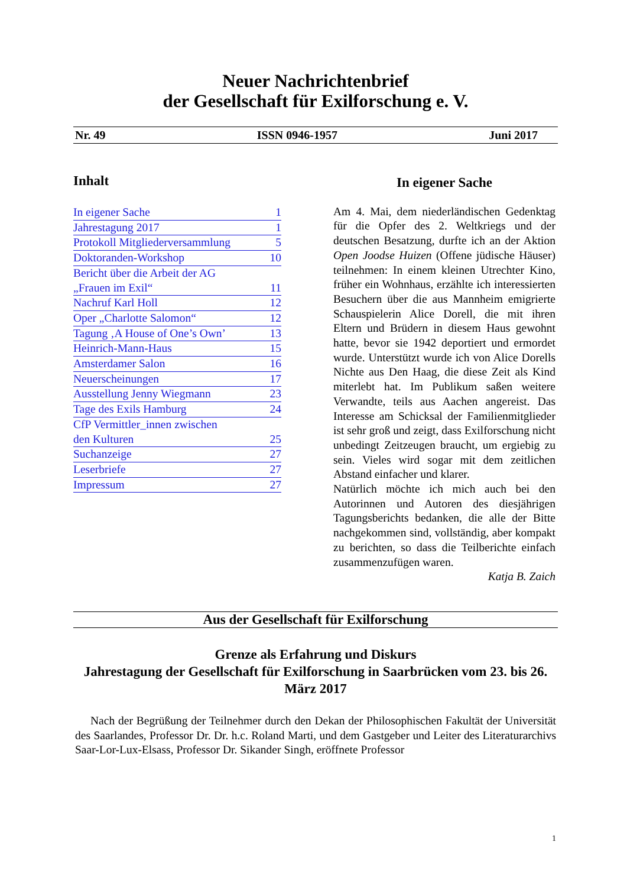Neuer Nachrichtenbrief
der Gesellschaft für Exilforschung e. V.
Nr. 49 ISSN 0946-1957 Juni 2017
Inhalt
In eigener Sache 1
Jahrestagung 2017 1
Protokoll Mitgliederversammlung 5
Doktoranden-Workshop 10
Bericht über die Arbeit der AG
„Frauen im Exil“11
Nachruf Karl Holl 12
Oper „Charlotte Salomon“12
Tagung ‚A House of One’s Own’ 13
Heinrich-Mann-Haus 15
Amsterdamer Salon 16
Neuerscheinungen 17
Ausstellung Jenny Wiegmann 23
Tage des Exils Hamburg 24
CfP Vermittler_innen zwischen
den Kulturen 25
Suchanzeige 27
Leserbriefe 27
Impressum 27
In eigener Sache
Am 4. Mai, dem niederländischen Gedenktag für die Opfer des 2. Weltkriegs und der deutschen Besatzung, durfte ich an der Aktion Open Joodse Huizen (Offene jüdische Häuser) teilnehmen: In einem kleinen Utrechter Kino, früher ein Wohnhaus, erzählte ich interessierten Besuchern über die aus Mannheim emigrierte Schauspielerin Alice Dorell, die mit ihren Eltern und Brüdern in diesem Haus gewohnt hatte, bevor sie 1942 deportiert und ermordet wurde. Unterstützt wurde ich von Alice Dorells Nichte aus Den Haag, die diese Zeit als Kind miterlebt hat. Im Publikum saßen weitere Verwandte, teils aus Aachen angereist. Das Interesse am Schicksal der Familienmitglieder ist sehr groß und zeigt, dass Exilforschung nicht unbedingt Zeitzeugen braucht, um ergiebig zu sein. Vieles wird sogar mit dem zeitlichen Abstand einfacher und klarer.
Natürlich möchte ich mich auch bei den Autorinnen und Autoren des diesjährigen Tagungsberichts bedanken, die alle der Bitte nachgekommen sind, vollständig, aber kompakt zu berichten, so dass die Teilberichte einfach zusammenzufügen waren.
Katja B. Zaich
Aus der Gesellschaft für Exilforschung
Grenze als Erfahrung und Diskurs
Jahrestagung der Gesellschaft für Exilforschung in Saarbrücken vom 23. bis 26. März 2017
Nach der Begrüßung der Teilnehmer durch den Dekan der Philosophischen Fakultät der Universität des Saarlandes, Professor Dr. Dr. h.c. Roland Marti, und dem Gastgeber und Leiter des Literaturarchivs Saar-Lor-Lux-Elsass, Professor Dr. Sikander Singh, eröffnete Professor
1